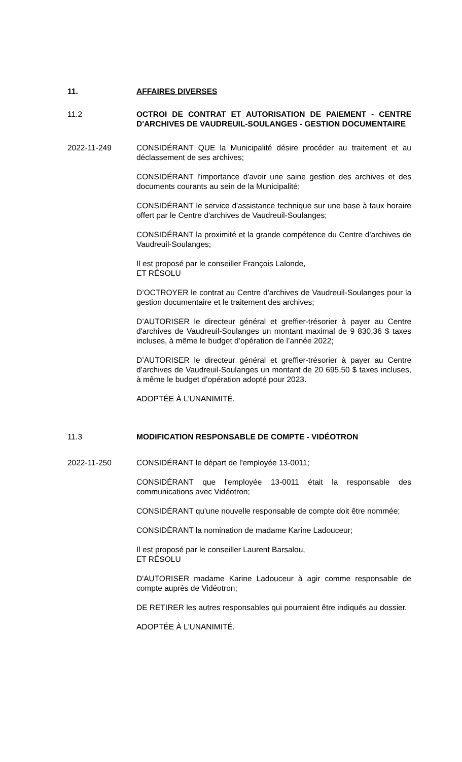11. AFFAIRES DIVERSES
11.2 OCTROI DE CONTRAT ET AUTORISATION DE PAIEMENT - CENTRE D'ARCHIVES DE VAUDREUIL-SOULANGES - GESTION DOCUMENTAIRE
2022-11-249 CONSIDÉRANT QUE la Municipalité désire procéder au traitement et au déclassement de ses archives;
CONSIDÉRANT l'importance d'avoir une saine gestion des archives et des documents courants au sein de la Municipalité;
CONSIDÉRANT le service d'assistance technique sur une base à taux horaire offert par le Centre d'archives de Vaudreuil-Soulanges;
CONSIDÉRANT la proximité et la grande compétence du Centre d'archives de Vaudreuil-Soulanges;
Il est proposé par le conseiller François Lalonde,
ET RÉSOLU
D’OCTROYER le contrat au Centre d'archives de Vaudreuil-Soulanges pour la gestion documentaire et le traitement des archives;
D’AUTORISER le directeur général et greffier-trésorier à payer au Centre d'archives de Vaudreuil-Soulanges un montant maximal de 9 830,36 $ taxes incluses, à même le budget d’opération de l’année 2022;
D’AUTORISER le directeur général et greffier-trésorier à payer au Centre d’archives de Vaudreuil-Soulanges un montant de 20 695,50 $ taxes incluses, à même le budget d’opération adopté pour 2023.
ADOPTÉE À L'UNANIMITÉ.
11.3 MODIFICATION RESPONSABLE DE COMPTE - VIDÉOTRON
2022-11-250 CONSIDÉRANT le départ de l'employée 13-0011;
CONSIDÉRANT que l'employée 13-0011 était la responsable des communications avec Vidéotron;
CONSIDÉRANT qu'une nouvelle responsable de compte doit être nommée;
CONSIDÉRANT la nomination de madame Karine Ladouceur;
Il est proposé par le conseiller Laurent Barsalou,
ET RÉSOLU
D'AUTORISER madame Karine Ladouceur à agir comme responsable de compte auprès de Vidéotron;
DE RETIRER les autres responsables qui pourraient être indiqués au dossier.
ADOPTÉE À L'UNANIMITÉ.